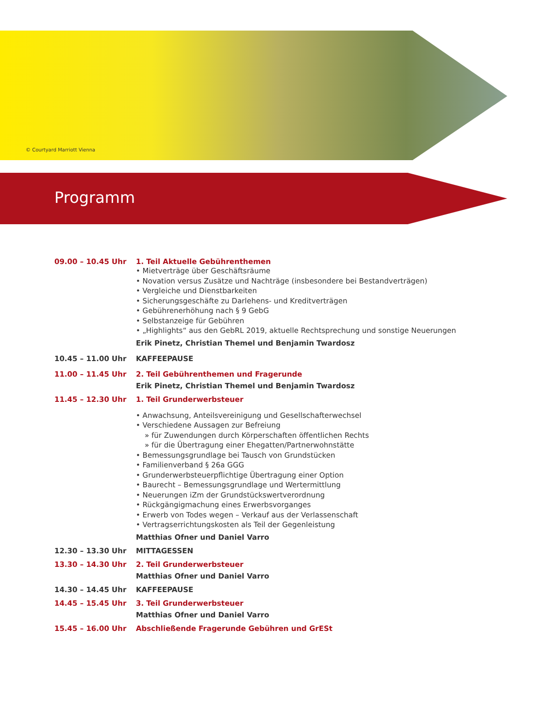© Courtyard Marriott Vienna
Programm
09.00 – 10.45 Uhr 1. Teil Aktuelle Gebührenthemen
• Mietverträge über Geschäftsräume
• Novation versus Zusätze und Nachträge (insbesondere bei Bestandverträgen)
• Vergleiche und Dienstbarkeiten
• Sicherungsgeschäfte zu Darlehens- und Kreditverträgen
• Gebührenerhöhung nach § 9 GebG
• Selbstanzeige für Gebühren
• „Highlights“ aus den GebRL 2019, aktuelle Rechtsprechung und sonstige Neuerungen
Erik Pinetz, Christian Themel und Benjamin Twardosz
10.45 – 11.00 Uhr KAFFEEPAUSE
11.00 – 11.45 Uhr 2. Teil Gebührenthemen und Fragerunde
Erik Pinetz, Christian Themel und Benjamin Twardosz
11.45 – 12.30 Uhr 1. Teil Grunderwerbsteuer
• Anwachsung, Anteilsvereinigung und Gesellschafterwechsel
• Verschiedene Aussagen zur Befreiung
» für Zuwendungen durch Körperschaften öffentlichen Rechts
» für die Übertragung einer Ehegatten/Partnerwohnstätte
• Bemessungsgrundlage bei Tausch von Grundstücken
• Familienverband § 26a GGG
• Grunderwerbsteuerpflichtige Übertragung einer Option
• Baurecht – Bemessungsgrundlage und Wertermittlung
• Neuerungen iZm der Grundstückswertverordnung
• Rückgängigmachung eines Erwerbsvorganges
• Erwerb von Todes wegen – Verkauf aus der Verlassenschaft
• Vertragserrichtungskosten als Teil der Gegenleistung
Matthias Ofner und Daniel Varro
12.30 – 13.30 Uhr MITTAGESSEN
13.30 – 14.30 Uhr 2. Teil Grunderwerbsteuer
Matthias Ofner und Daniel Varro
14.30 – 14.45 Uhr KAFFEEPAUSE
14.45 – 15.45 Uhr 3. Teil Grunderwerbsteuer
Matthias Ofner und Daniel Varro
15.45 – 16.00 Uhr Abschließende Fragerunde Gebühren und GrESt